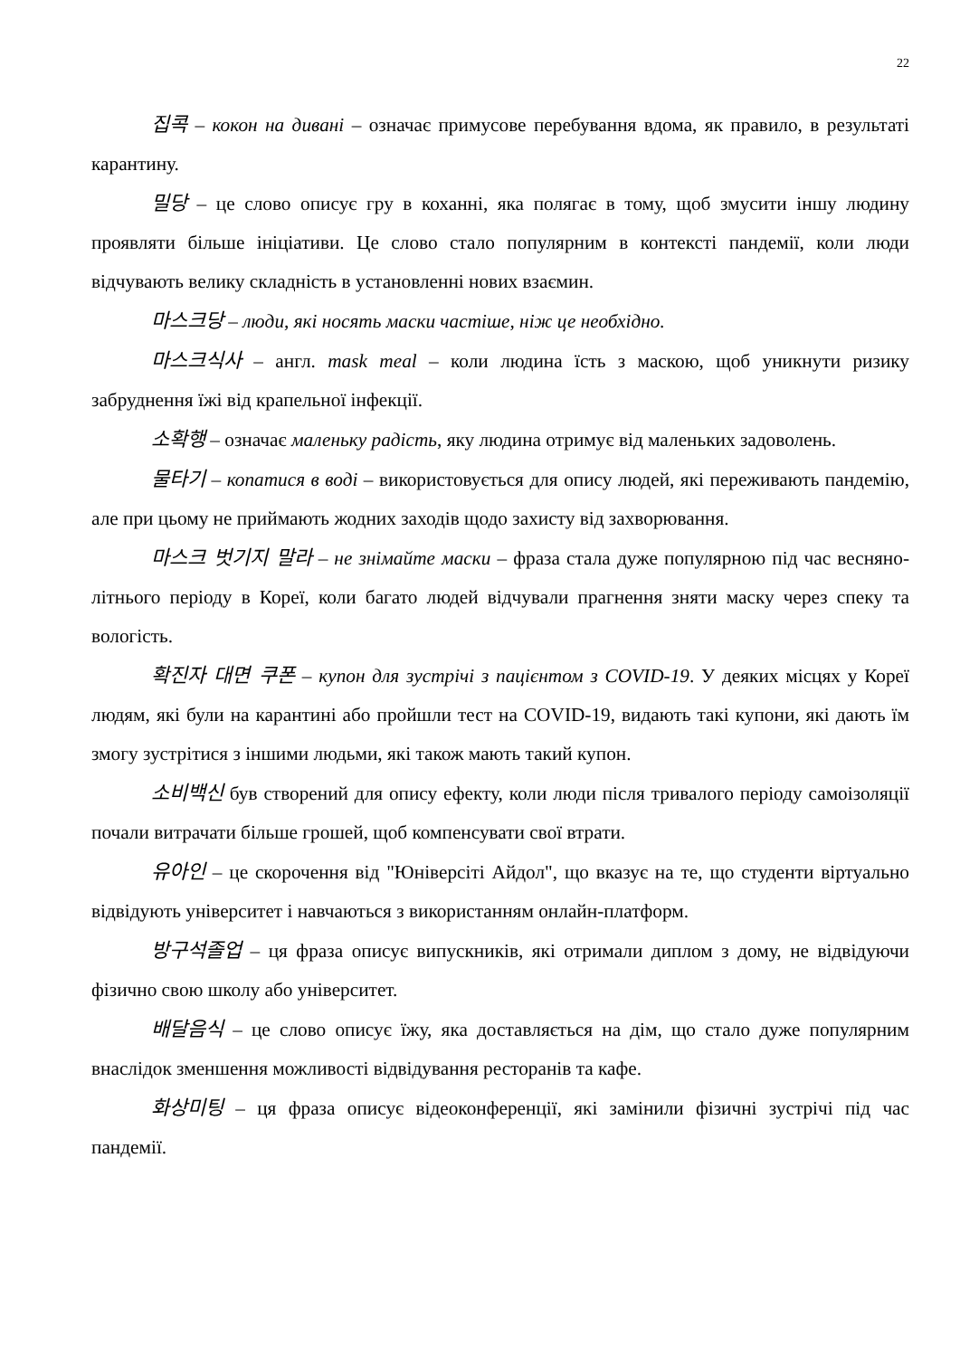22
집콕 – кокон на дивані – означає примусове перебування вдома, як правило, в результаті карантину.
밀당 – це слово описує гру в коханні, яка полягає в тому, щоб змусити іншу людину проявляти більше ініціативи. Це слово стало популярним в контексті пандемії, коли люди відчувають велику складність в установленні нових взаємин.
마스크당 – люди, які носять маски частіше, ніж це необхідно.
마스크식사 – англ. mask meal – коли людина їсть з маскою, щоб уникнути ризику забруднення їжі від крапельної інфекції.
소확행 – означає маленьку радість, яку людина отримує від маленьких задоволень.
물타기 – копатися в воді – використовується для опису людей, які переживають пандемію, але при цьому не приймають жодних заходів щодо захисту від захворювання.
마스크 벗기지 말라 – не знімайте маски – фраза стала дуже популярною під час весняно-літнього періоду в Кореї, коли багато людей відчували прагнення зняти маску через спеку та вологість.
확진자 대면 쿠폰 – купон для зустрічі з пацієнтом з COVID-19. У деяких місцях у Кореї людям, які були на карантині або пройшли тест на COVID-19, видають такі купони, які дають їм змогу зустрітися з іншими людьми, які також мають такий купон.
소비백신 був створений для опису ефекту, коли люди після тривалого періоду самоізоляції почали витрачати більше грошей, щоб компенсувати свої втрати.
유아인 – це скорочення від "Юніверсіті Айдол", що вказує на те, що студенти віртуально відвідують університет і навчаються з використанням онлайн-платформ.
방구석졸업 – ця фраза описує випускників, які отримали диплом з дому, не відвідуючи фізично свою школу або університет.
배달음식 – це слово описує їжу, яка доставляється на дім, що стало дуже популярним внаслідок зменшення можливості відвідування ресторанів та кафе.
화상미팅 – ця фраза описує відеоконференції, які замінили фізичні зустрічі під час пандемії.